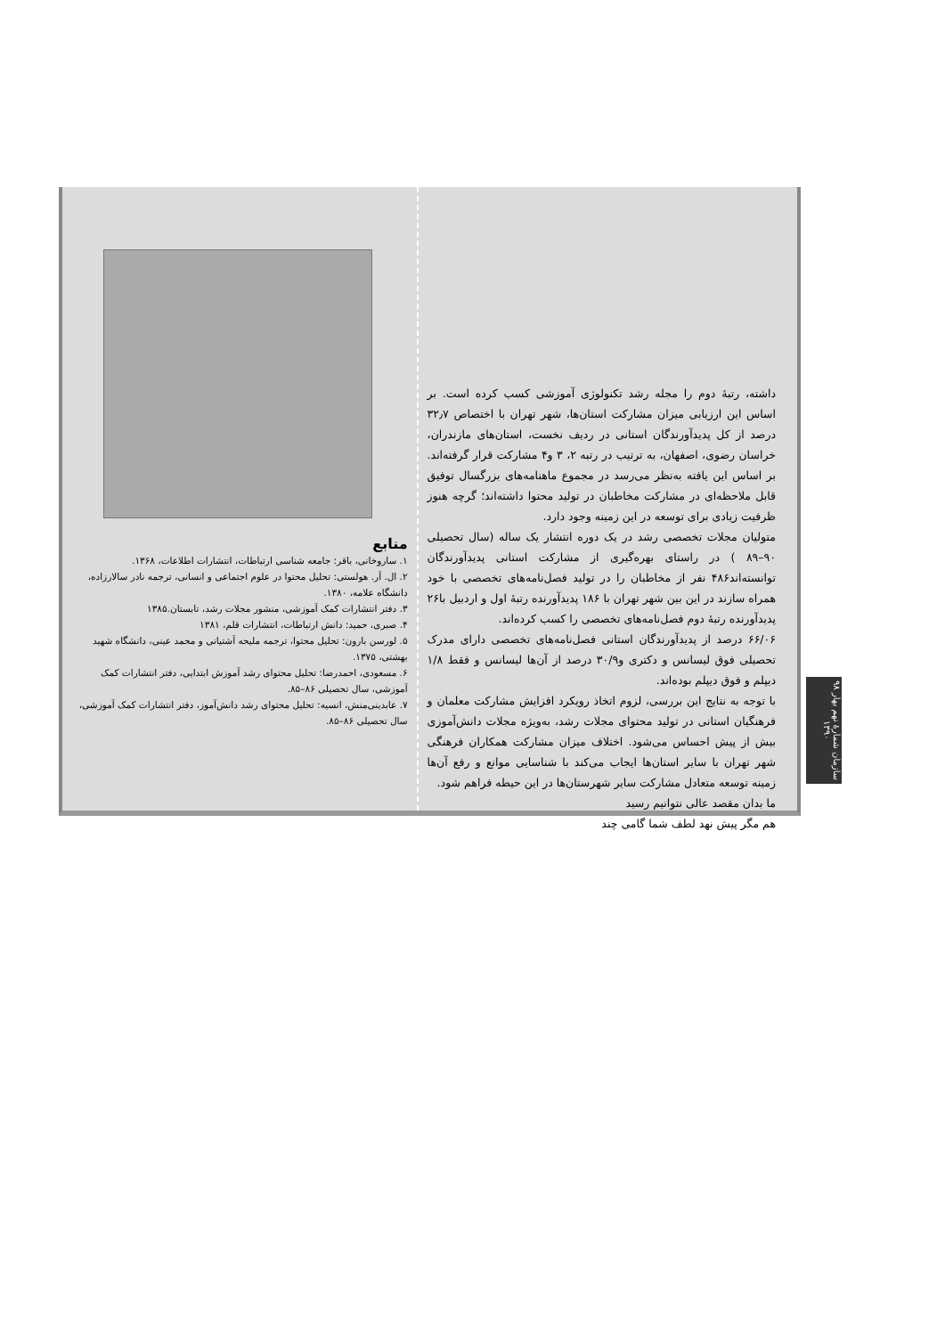داشته، رتبهٔ دوم را مجله رشد تکنولوژی آموزشی کسب کرده است. بر اساس این ارزیابی میزان مشارکت استان‌ها، شهر تهران با اختصاص ۳۲٫۷ درصد از کل پدیدآورندگان استانی در ردیف نخست، استان‌های مازندران، خراسان رضوی، اصفهان، به ترتیب در رتبه ۲، ۳ و۴ مشارکت قرار گرفته‌اند. بر اساس این یافته به‌نظر می‌رسد در مجموع ماهنامه‌های بزرگسال توفیق قابل ملاحظه‌ای در مشارکت مخاطبان در تولید محتوا داشته‌اند؛ گرچه هنوز ظرفیت زیادی برای توسعه در این زمینه وجود دارد.
متولیان مجلات تخصصی رشد در یک دوره انتشار یک ساله (سال تحصیلی ۹۰–۸۹ ) در راستای بهره‌گیری از مشارکت استانی پدیدآورندگان توانسته‌اند۴۸۶ نفر از مخاطبان را در تولید فصل‌نامه‌های تخصصی با خود همراه سازند در این بین شهر تهران با ۱۸۶ پدیدآورنده رتبهٔ اول و اردبیل با۲۶ پدیدآورنده رتبهٔ دوم فصل‌نامه‌های تخصصی را کسب کرده‌اند.
۶۶/۰۶ درصد از پدیدآورندگان استانی فصل‌نامه‌های تخصصی دارای مدرک تحصیلی فوق لیسانس و دکتری و۳۰/۹ درصد از آن‌ها لیسانس و فقط ۱/۸ دیپلم و فوق دیپلم بوده‌اند.
با توجه به نتایج این بررسی، لزوم اتخاذ رویکرد افزایش مشارکت معلمان و فرهنگیان استانی در تولید محتوای مجلات رشد، به‌ویژه مجلات دانش‌آموزی بیش از پیش احساس می‌شود. اختلاف میزان مشارکت همکاران فرهنگی شهر تهران با سایر استان‌ها ایجاب می‌کند با شناسایی موانع و رفع آن‌ها زمینه توسعه متعادل مشارکت سایر شهرستان‌ها در این حیطه فراهم شود.
ما بدان مقصد عالی نتوانیم رسید
هم مگر پیش نهد لطف شما گامی چند
منابع
۱. ساروخانی، باقر: جامعه شناسی ارتباطات، انتشارات اطلاعات، ۱۳۶۸.
۲. ال. آر. هولستی: تحلیل محتوا در علوم اجتماعی و انسانی، ترجمه نادر سالارزاده، دانشگاه علامه، ۱۳۸۰.
۳. دفتر انتشارات کمک آموزشی، منشور مجلات رشد، تابستان.۱۳۸۵
۴. صبری، حمید: دانش ارتباطات، انتشارات قلم، ۱۳۸۱
۵. لورسن بارون: تحلیل محتوا، ترجمه ملیحه آشتیانی و محمد عینی، دانشگاه شهید بهشتی، ۱۳۷۵.
۶. مسعودی، احمدرضا: تحلیل محتوای رشد آموزش ابتدایی، دفتر انتشارات کمک آموزشی، سال تحصیلی ۸۶–۸۵.
۷. عابدینی‌منش، انسیه: تحلیل محتوای رشد دانش‌آموز، دفتر انتشارات کمک آموزشی، سال تحصیلی ۸۶–۸۵.
۹۸ سازمان شمارهٔ نهم بهار ۱۳۹۰